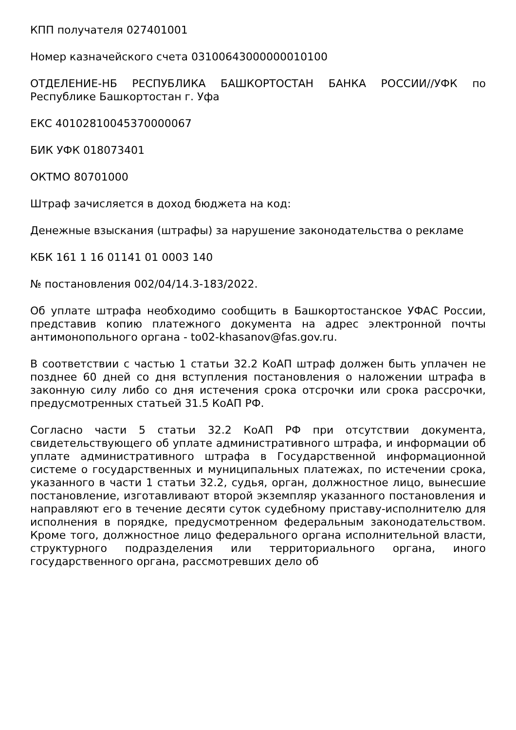КПП получателя 027401001
Номер казначейского счета 03100643000000010100
ОТДЕЛЕНИЕ-НБ РЕСПУБЛИКА БАШКОРТОСТАН БАНКА РОССИИ//УФК по Республике Башкортостан г. Уфа
ЕКС 40102810045370000067
БИК УФК 018073401
ОКТМО 80701000
Штраф зачисляется в доход бюджета на код:
Денежные взыскания (штрафы) за нарушение законодательства о рекламе
КБК 161 1 16 01141 01 0003 140
№ постановления 002/04/14.3-183/2022.
Об уплате штрафа необходимо сообщить в Башкортостанское УФАС России, представив копию платежного документа на адрес электронной почты антимонопольного органа - to02-khasanov@fas.gov.ru.
В соответствии с частью 1 статьи 32.2 КоАП штраф должен быть уплачен не позднее 60 дней со дня вступления постановления о наложении штрафа в законную силу либо со дня истечения срока отсрочки или срока рассрочки, предусмотренных статьей 31.5 КоАП РФ.
Согласно части 5 статьи 32.2 КоАП РФ при отсутствии документа, свидетельствующего об уплате административного штрафа, и информации об уплате административного штрафа в Государственной информационной системе о государственных и муниципальных платежах, по истечении срока, указанного в части 1 статьи 32.2, судья, орган, должностное лицо, вынесшие постановление, изготавливают второй экземпляр указанного постановления и направляют его в течение десяти суток судебному приставу-исполнителю для исполнения в порядке, предусмотренном федеральным законодательством. Кроме того, должностное лицо федерального органа исполнительной власти, структурного подразделения или территориального органа, иного государственного органа, рассмотревших дело об